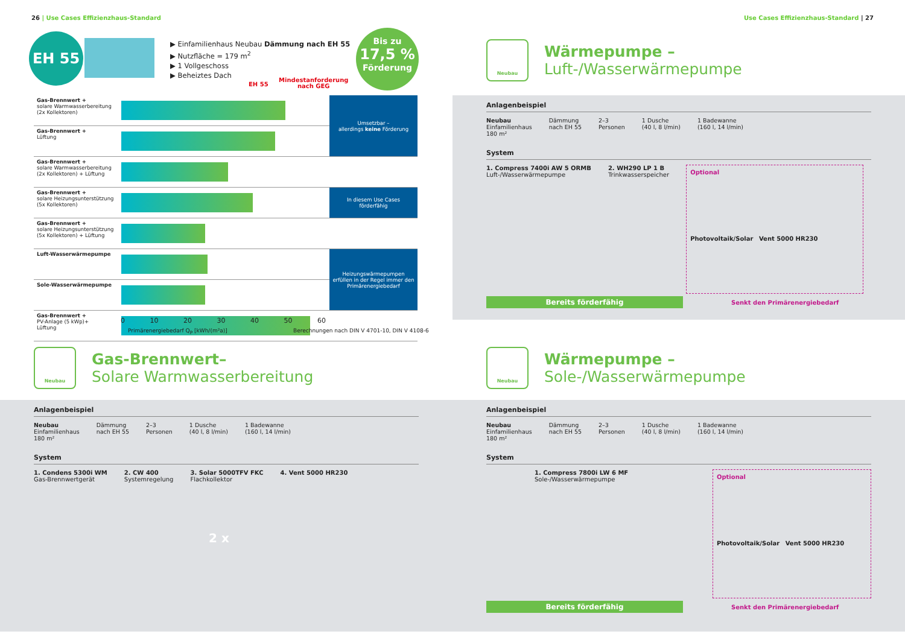26 | Use Cases Effizienzhaus-Standard
EH 55
▶ Einfamilienhaus Neubau Dämmung nach EH 55
▶ Nutzfläche = 179 m<sup>2</sup>
▶ 1 Vollgeschoss
▶ Beheiztes Dach
Bis zu
17,5 %
Förderung
EH 55
Mindestanforderung
nach GEG
| Gas-Brennwert + solare Warmwasserbereitung (2x Kollektoren) | | Umsetzbar – allerdings keine Förderung |
| Gas-Brennwert + Lüftung | | |
| Gas-Brennwert + solare Warmwasserbereitung (2x Kollektoren) + Lüftung | | |
| Gas-Brennwert + solare Heizungsunterstützung (5x Kollektoren) | | In diesem Use Cases förderfähig |
| Gas-Brennwert + solare Heizungsunterstützung (5x Kollektoren) + Lüftung | | |
| Luft-Wasserwärmepumpe | | Heizungswärmepumpen erfüllen in der Regel immer den Primärenergiebedarf |
| Sole-Wasserwärmepumpe | | |
| Gas-Brennwert + PV-Anlage (5 kWp)+ Lüftung | | |
0 10 20 30 40 50 60
Primärenergiebedarf Q<sub>P</sub> [kWh/(m²a)]
Berechnungen nach DIN V 4701-10, DIN V 4108-6
Neubau
Gas-Brennwert–
Solare Warmwasserbereitung
Anlagenbeispiel
Neubau
Einfamilienhaus
180 m²
Dämmung
nach EH 55
2–3
Personen
1 Dusche
(40 l, 8 l/min)
1 Badewanne
(160 l, 14 l/min)
System
1. Condens 5300i WM
Gas-Brennwertgerät
2. CW 400
Systemregelung
3. Solar 5000TFV FKC
Flachkollektor
4. Vent 5000 HR230
2 x
Use Cases Effizienzhaus-Standard | 27
Neubau
Wärmepumpe –
Luft-/Wasserwärmepumpe
Anlagenbeispiel
Neubau
Einfamilienhaus
180 m²
Dämmung
nach EH 55
2–3
Personen
1 Dusche
(40 l, 8 l/min)
1 Badewanne
(160 l, 14 l/min)
System
1. Compress 7400i AW 5 ORMB
Luft-/Wasserwärmepumpe
2. WH290 LP 1 B
Trinkwasserspeicher
Optional
Photovoltaik/Solar Vent 5000 HR230
Bereits förderfähig
Senkt den Primärenergiebedarf
Neubau
Wärmepumpe –
Sole-/Wasserwärmepumpe
Anlagenbeispiel
Neubau
Einfamilienhaus
180 m²
Dämmung
nach EH 55
2–3
Personen
1 Dusche
(40 l, 8 l/min)
1 Badewanne
(160 l, 14 l/min)
System
1. Compress 7800i LW 6 MF
Sole-/Wasserwärmepumpe
Optional
Photovoltaik/Solar Vent 5000 HR230
Bereits förderfähig
Senkt den Primärenergiebedarf